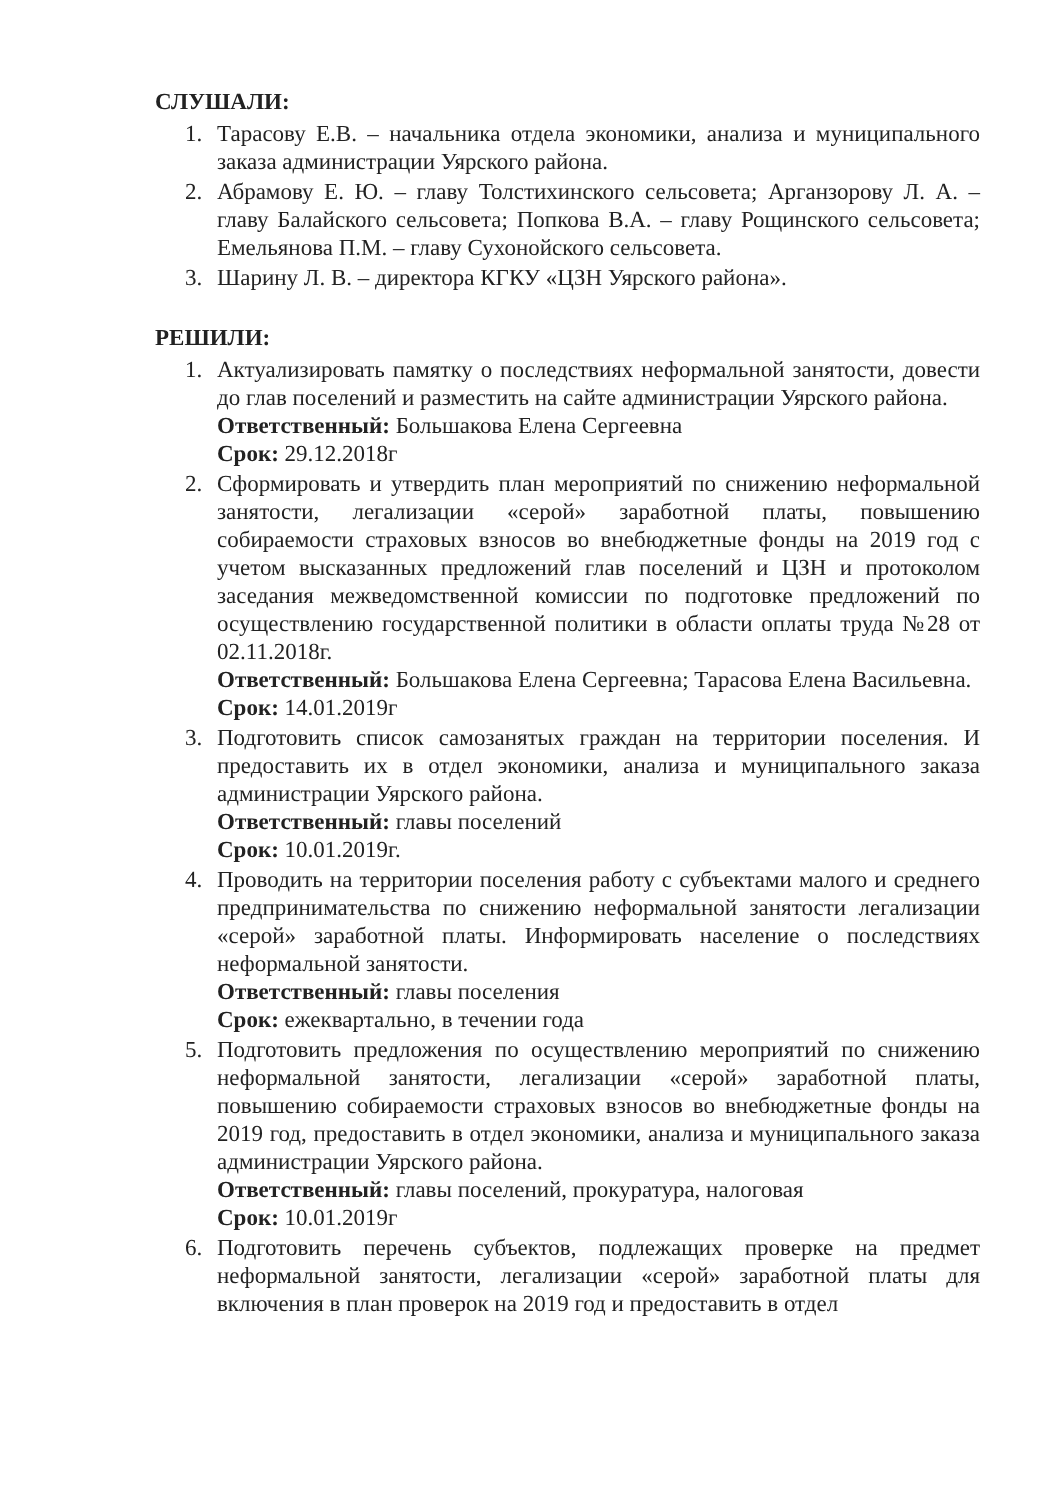СЛУШАЛИ:
1. Тарасову Е.В. – начальника отдела экономики, анализа и муниципального заказа администрации Уярского района.
2. Абрамову Е. Ю. – главу Толстихинского сельсовета; Арганзорову Л. А. – главу Балайского сельсовета; Попкова В.А. – главу Рощинского сельсовета; Емельянова П.М. – главу Сухонойского сельсовета.
3. Шарину Л. В. – директора КГКУ «ЦЗН Уярского района».
РЕШИЛИ:
1. Актуализировать памятку о последствиях неформальной занятости, довести до глав поселений и разместить на сайте администрации Уярского района.
Ответственный: Большакова Елена Сергеевна
Срок: 29.12.2018г
2. Сформировать и утвердить план мероприятий по снижению неформальной занятости, легализации «серой» заработной платы, повышению собираемости страховых взносов во внебюджетные фонды на 2019 год с учетом высказанных предложений глав поселений и ЦЗН и протоколом заседания межведомственной комиссии по подготовке предложений по осуществлению государственной политики в области оплаты труда №28 от 02.11.2018г.
Ответственный: Большакова Елена Сергеевна; Тарасова Елена Васильевна.
Срок: 14.01.2019г
3. Подготовить список самозанятых граждан на территории поселения. И предоставить их в отдел экономики, анализа и муниципального заказа администрации Уярского района.
Ответственный: главы поселений
Срок: 10.01.2019г.
4. Проводить на территории поселения работу с субъектами малого и среднего предпринимательства по снижению неформальной занятости легализации «серой» заработной платы. Информировать население о последствиях неформальной занятости.
Ответственный: главы поселения
Срок: ежеквартально, в течении года
5. Подготовить предложения по осуществлению мероприятий по снижению неформальной занятости, легализации «серой» заработной платы, повышению собираемости страховых взносов во внебюджетные фонды на 2019 год, предоставить в отдел экономики, анализа и муниципального заказа администрации Уярского района.
Ответственный: главы поселений, прокуратура, налоговая
Срок: 10.01.2019г
6. Подготовить перечень субъектов, подлежащих проверке на предмет неформальной занятости, легализации «серой» заработной платы для включения в план проверок на 2019 год и предоставить в отдел